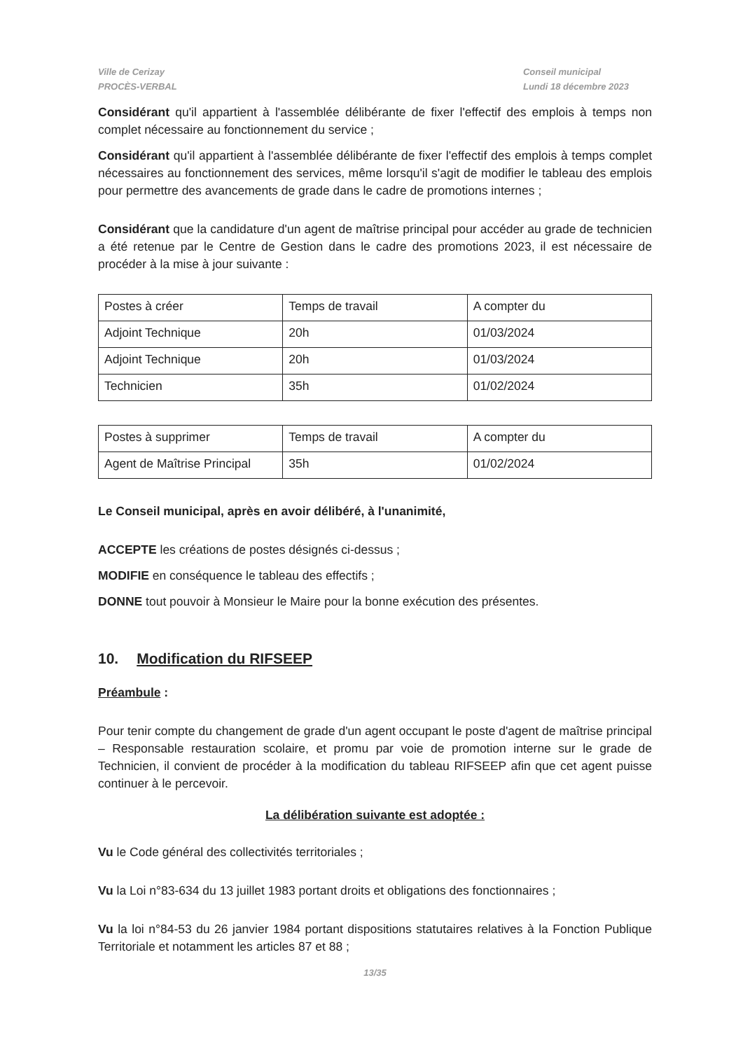Ville de Cerizay
PROCÈS-VERBAL
Conseil municipal
Lundi 18 décembre 2023
Considérant qu'il appartient à l'assemblée délibérante de fixer l'effectif des emplois à temps non complet nécessaire au fonctionnement du service ;
Considérant qu'il appartient à l'assemblée délibérante de fixer l'effectif des emplois à temps complet nécessaires au fonctionnement des services, même lorsqu'il s'agit de modifier le tableau des emplois pour permettre des avancements de grade dans le cadre de promotions internes ;
Considérant que la candidature d'un agent de maîtrise principal pour accéder au grade de technicien a été retenue par le Centre de Gestion dans le cadre des promotions 2023, il est nécessaire de procéder à la mise à jour suivante :
| Postes à créer | Temps de travail | A compter du |
| Adjoint Technique | 20h | 01/03/2024 |
| Adjoint Technique | 20h | 01/03/2024 |
| Technicien | 35h | 01/02/2024 |
| Postes à supprimer | Temps de travail | A compter du |
| Agent de Maîtrise Principal | 35h | 01/02/2024 |
Le Conseil municipal, après en avoir délibéré, à l'unanimité,
ACCEPTE les créations de postes désignés ci-dessus ;
MODIFIE en conséquence le tableau des effectifs ;
DONNE tout pouvoir à Monsieur le Maire pour la bonne exécution des présentes.
10. Modification du RIFSEEP
Préambule :
Pour tenir compte du changement de grade d'un agent occupant le poste d'agent de maîtrise principal – Responsable restauration scolaire, et promu par voie de promotion interne sur le grade de Technicien, il convient de procéder à la modification du tableau RIFSEEP afin que cet agent puisse continuer à le percevoir.
La délibération suivante est adoptée :
Vu le Code général des collectivités territoriales ;
Vu la Loi n°83-634 du 13 juillet 1983 portant droits et obligations des fonctionnaires ;
Vu la loi n°84-53 du 26 janvier 1984 portant dispositions statutaires relatives à la Fonction Publique Territoriale et notamment les articles 87 et 88 ;
13/35